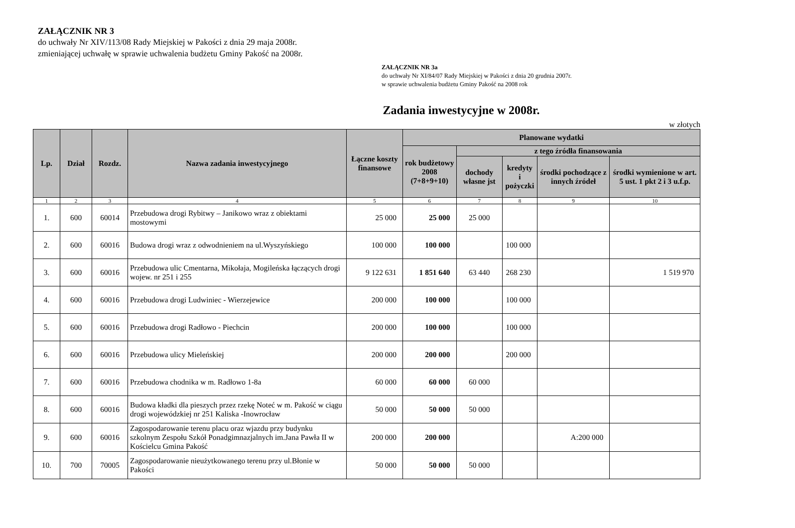ZAŁĄCZNIK NR 3
do uchwały Nr XIV/113/08 Rady Miejskiej w Pakości z dnia 29 maja 2008r.
zmieniającej uchwałę w sprawie uchwalenia budżetu Gminy Pakość na 2008r.
ZAŁĄCZNIK NR 3a
do uchwały Nr XI/84/07 Rady Miejskiej w Pakości z dnia 20 grudnia 2007r.
w sprawie uchwalenia budżetu Gminy Pakość na 2008 rok
Zadania inwestycyjne w 2008r.
w złotych
| Lp. | Dział | Rozdz. | Nazwa zadania inwestycyjnego | Łączne koszty finansowe | Planowane wydatki | | | | |
| --- | --- | --- | --- | --- | --- | --- | --- | --- | --- |
| | | | | | rok budżetowy 2008 (7+8+9+10) | z tego źródła finansowania | | | |
| | | | | | | dochody własne jst | kredyty i pożyczki | środki pochodzące z innych źródeł | środki wymienione w art. 5 ust. 1 pkt 2 i 3 u.f.p. |
| 1 | 2 | 3 | 4 | 5 | 6 | 7 | 8 | 9 | 10 |
| 1. | 600 | 60014 | Przebudowa drogi Rybitwy – Janikowo wraz z obiektami mostowymi | 25 000 | 25 000 | 25 000 | | | |
| 2. | 600 | 60016 | Budowa drogi wraz z odwodnieniem na ul.Wyszyńskiego | 100 000 | 100 000 | | 100 000 | | |
| 3. | 600 | 60016 | Przebudowa ulic Cmentarna, Mikołaja, Mogileńska łączących drogi wojew. nr 251 i 255 | 9 122 631 | 1 851 640 | 63 440 | 268 230 | | 1 519 970 |
| 4. | 600 | 60016 | Przebudowa drogi Ludwiniec - Wierzejewice | 200 000 | 100 000 | | 100 000 | | |
| 5. | 600 | 60016 | Przebudowa drogi Radłowo - Piechcin | 200 000 | 100 000 | | 100 000 | | |
| 6. | 600 | 60016 | Przebudowa ulicy Mieleńskiej | 200 000 | 200 000 | | 200 000 | | |
| 7. | 600 | 60016 | Przebudowa chodnika w m. Radłowo 1-8a | 60 000 | 60 000 | 60 000 | | | |
| 8. | 600 | 60016 | Budowa kładki dla pieszych przez rzekę Noteć w m. Pakość w ciągu drogi wojewódzkiej nr 251 Kaliska -Inowrocław | 50 000 | 50 000 | 50 000 | | | |
| 9. | 600 | 60016 | Zagospodarowanie terenu placu oraz wjazdu przy budynku szkolnym Zespołu Szkół Ponadgimnazjalnych im.Jana Pawła II w Kościelcu Gmina Pakość | 200 000 | 200 000 | | | A:200 000 | |
| 10. | 700 | 70005 | Zagospodarowanie nieużytkowanego terenu przy ul.Błonie w Pakości | 50 000 | 50 000 | 50 000 | | | |